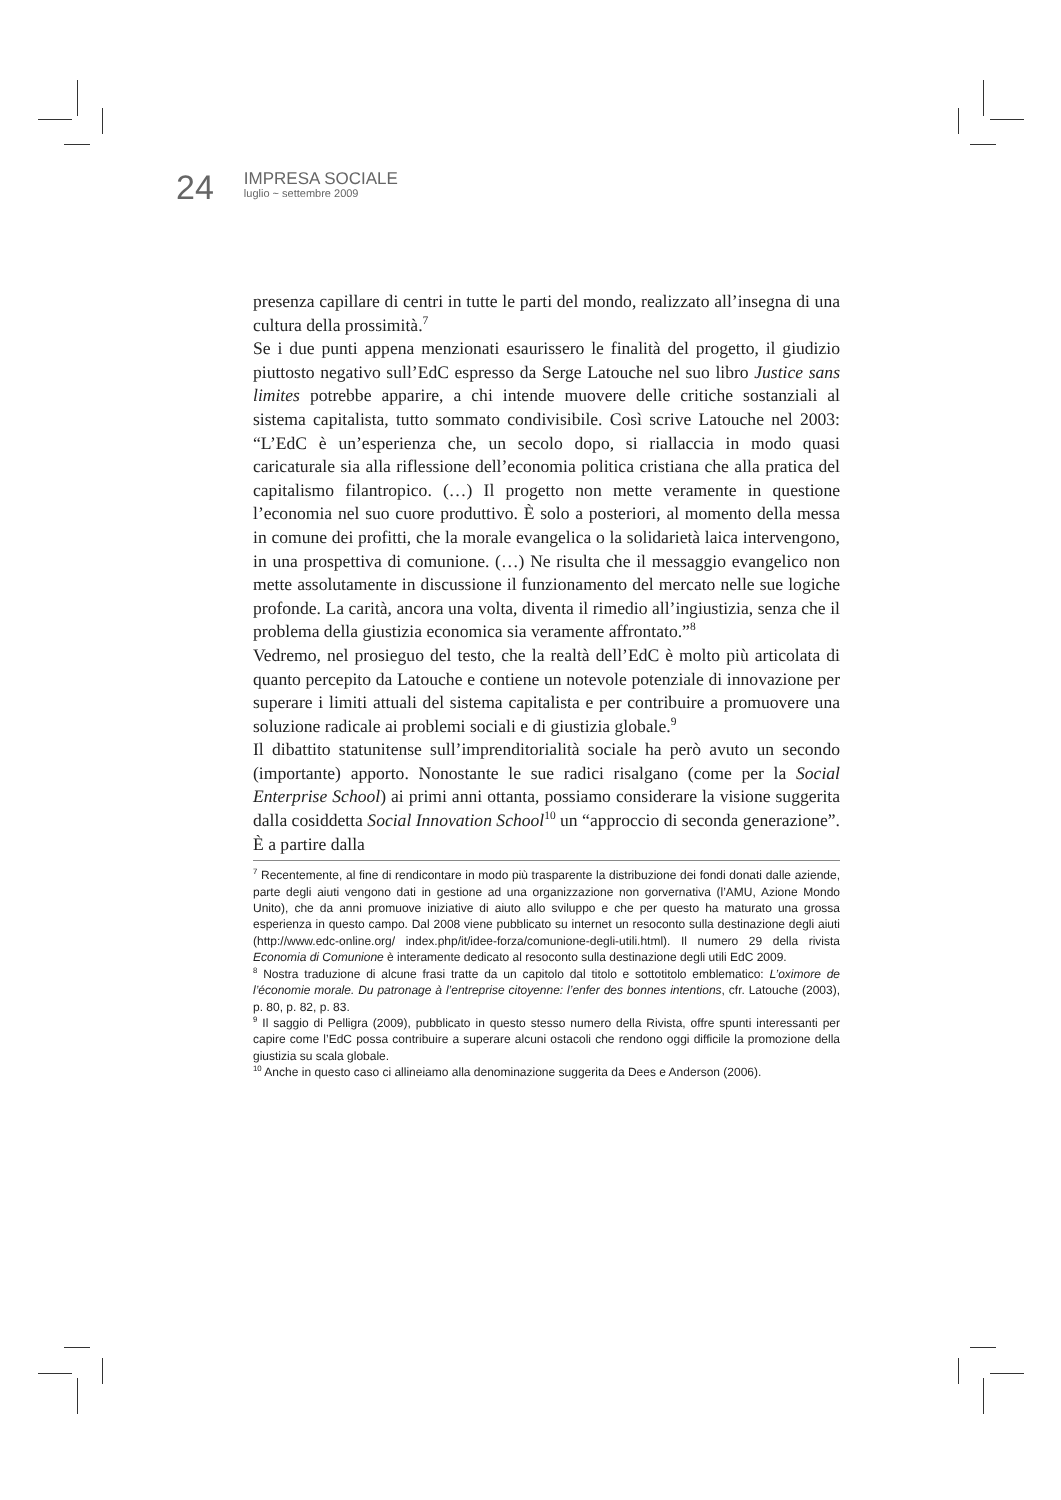24
IMPRESA SOCIALE
luglio ~ settembre 2009
presenza capillare di centri in tutte le parti del mondo, realizzato all’insegna di una cultura della prossimità.<sup>7</sup>
Se i due punti appena menzionati esaurissero le finalità del progetto, il giudizio piuttosto negativo sull’EdC espresso da Serge Latouche nel suo libro Justice sans limites potrebbe apparire, a chi intende muovere delle critiche sostanziali al sistema capitalista, tutto sommato condivisibile. Così scrive Latouche nel 2003: “L’EdC è un’esperienza che, un secolo dopo, si riallaccia in modo quasi caricaturale sia alla riflessione dell’economia politica cristiana che alla pratica del capitalismo filantropico. (…) Il progetto non mette veramente in questione l’economia nel suo cuore produttivo. È solo a posteriori, al momento della messa in comune dei profitti, che la morale evangelica o la solidarietà laica intervengono, in una prospettiva di comunione. (…) Ne risulta che il messaggio evangelico non mette assolutamente in discussione il funzionamento del mercato nelle sue logiche profonde. La carità, ancora una volta, diventa il rimedio all’ingiustizia, senza che il problema della giustizia economica sia veramente affrontato.”<sup>8</sup>
Vedremo, nel prosieguo del testo, che la realtà dell’EdC è molto più articolata di quanto percepito da Latouche e contiene un notevole potenziale di innovazione per superare i limiti attuali del sistema capitalista e per contribuire a promuovere una soluzione radicale ai problemi sociali e di giustizia globale.<sup>9</sup>
Il dibattito statunitense sull’imprenditorialità sociale ha però avuto un secondo (importante) apporto. Nonostante le sue radici risalgano (come per la Social Enterprise School) ai primi anni ottanta, possiamo considerare la visione suggerita dalla cosiddetta Social Innovation School<sup>10</sup> un “approccio di seconda generazione”. È a partire dalla
<sup>7</sup> Recentemente, al fine di rendicontare in modo più trasparente la distribuzione dei fondi donati dalle aziende, parte degli aiuti vengono dati in gestione ad una organizzazione non gorvernativa (l’AMU, Azione Mondo Unito), che da anni promuove iniziative di aiuto allo sviluppo e che per questo ha maturato una grossa esperienza in questo campo. Dal 2008 viene pubblicato su internet un resoconto sulla destinazione degli aiuti (http://www.edc-online.org/ index.php/it/idee-forza/comunione-degli-utili.html). Il numero 29 della rivista Economia di Comunione è interamente dedicato al resoconto sulla destinazione degli utili EdC 2009.
<sup>8</sup> Nostra traduzione di alcune frasi tratte da un capitolo dal titolo e sottotitolo emblematico: L’oximore de l’économie morale. Du patronage à l’entreprise citoyenne: l’enfer des bonnes intentions, cfr. Latouche (2003), p. 80, p. 82, p. 83.
<sup>9</sup> Il saggio di Pelligra (2009), pubblicato in questo stesso numero della Rivista, offre spunti interessanti per capire come l’EdC possa contribuire a superare alcuni ostacoli che rendono oggi difficile la promozione della giustizia su scala globale.
<sup>10</sup> Anche in questo caso ci allineiamo alla denominazione suggerita da Dees e Anderson (2006).